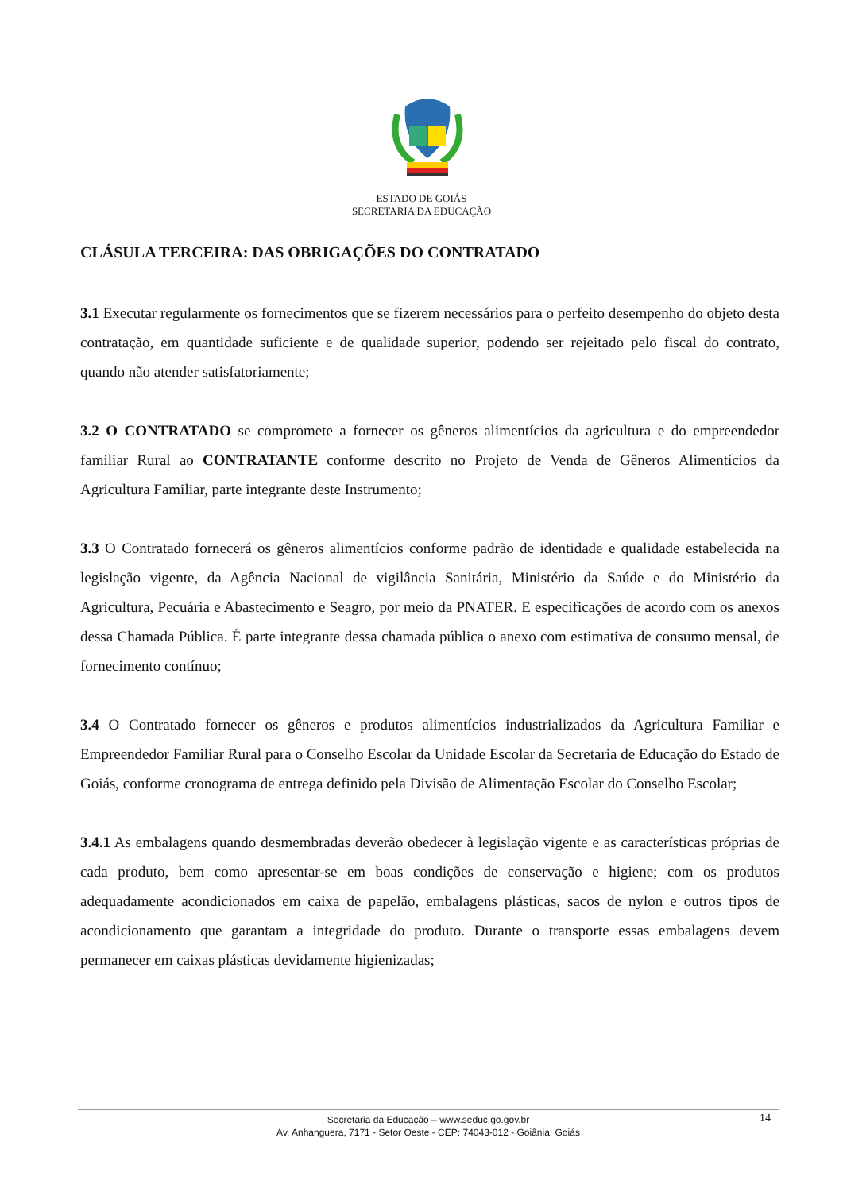ESTADO DE GOIÁS
SECRETARIA DA EDUCAÇÃO
CLÁSULA TERCEIRA: DAS OBRIGAÇÕES DO CONTRATADO
3.1 Executar regularmente os fornecimentos que se fizerem necessários para o perfeito desempenho do objeto desta contratação, em quantidade suficiente e de qualidade superior, podendo ser rejeitado pelo fiscal do contrato, quando não atender satisfatoriamente;
3.2 O CONTRATADO se compromete a fornecer os gêneros alimentícios da agricultura e do empreendedor familiar Rural ao CONTRATANTE conforme descrito no Projeto de Venda de Gêneros Alimentícios da Agricultura Familiar, parte integrante deste Instrumento;
3.3 O Contratado fornecerá os gêneros alimentícios conforme padrão de identidade e qualidade estabelecida na legislação vigente, da Agência Nacional de vigilância Sanitária, Ministério da Saúde e do Ministério da Agricultura, Pecuária e Abastecimento e Seagro, por meio da PNATER. E especificações de acordo com os anexos dessa Chamada Pública. É parte integrante dessa chamada pública o anexo com estimativa de consumo mensal, de fornecimento contínuo;
3.4 O Contratado fornecer os gêneros e produtos alimentícios industrializados da Agricultura Familiar e Empreendedor Familiar Rural para o Conselho Escolar da Unidade Escolar da Secretaria de Educação do Estado de Goiás, conforme cronograma de entrega definido pela Divisão de Alimentação Escolar do Conselho Escolar;
3.4.1 As embalagens quando desmembradas deverão obedecer à legislação vigente e as características próprias de cada produto, bem como apresentar-se em boas condições de conservação e higiene; com os produtos adequadamente acondicionados em caixa de papelão, embalagens plásticas, sacos de nylon e outros tipos de acondicionamento que garantam a integridade do produto. Durante o transporte essas embalagens devem permanecer em caixas plásticas devidamente higienizadas;
Secretaria da Educação – www.seduc.go.gov.br
Av. Anhanguera, 7171 - Setor Oeste - CEP: 74043-012 - Goiânia, Goiás
14